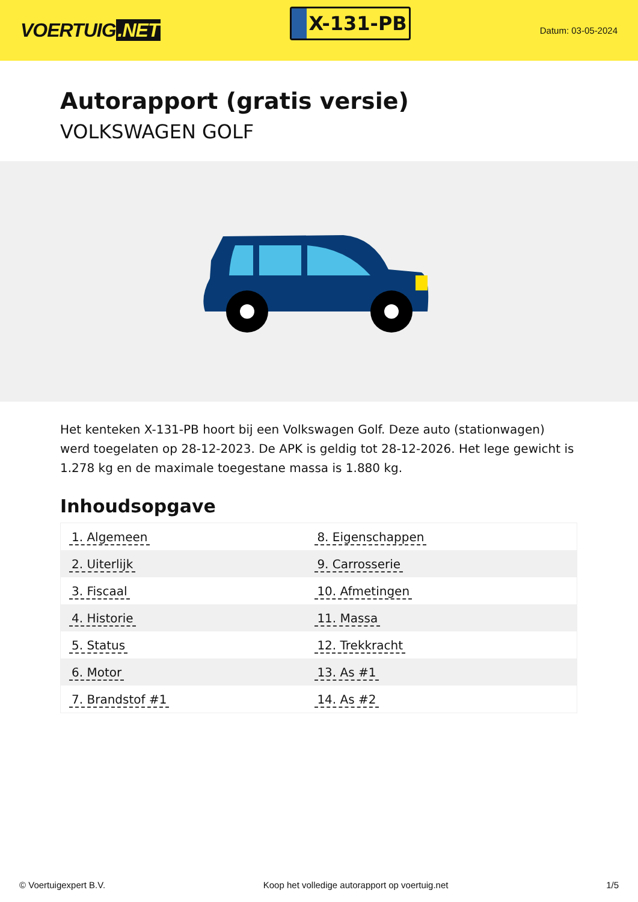VOERTUIG.NET
X-131-PB
Datum: 03-05-2024
Autorapport (gratis versie)
VOLKSWAGEN GOLF
Het kenteken X-131-PB hoort bij een Volkswagen Golf. Deze auto (stationwagen) werd toegelaten op 28-12-2023. De APK is geldig tot 28-12-2026. Het lege gewicht is 1.278 kg en de maximale toegestane massa is 1.880 kg.
Inhoudsopgave
| 1. Algemeen | 8. Eigenschappen |
| 2. Uiterlijk | 9. Carrosserie |
| 3. Fiscaal | 10. Afmetingen |
| 4. Historie | 11. Massa |
| 5. Status | 12. Trekkracht |
| 6. Motor | 13. As #1 |
| 7. Brandstof #1 | 14. As #2 |
© Voertuigexpert B.V. Koop het volledige autorapport op voertuig.net 1/5